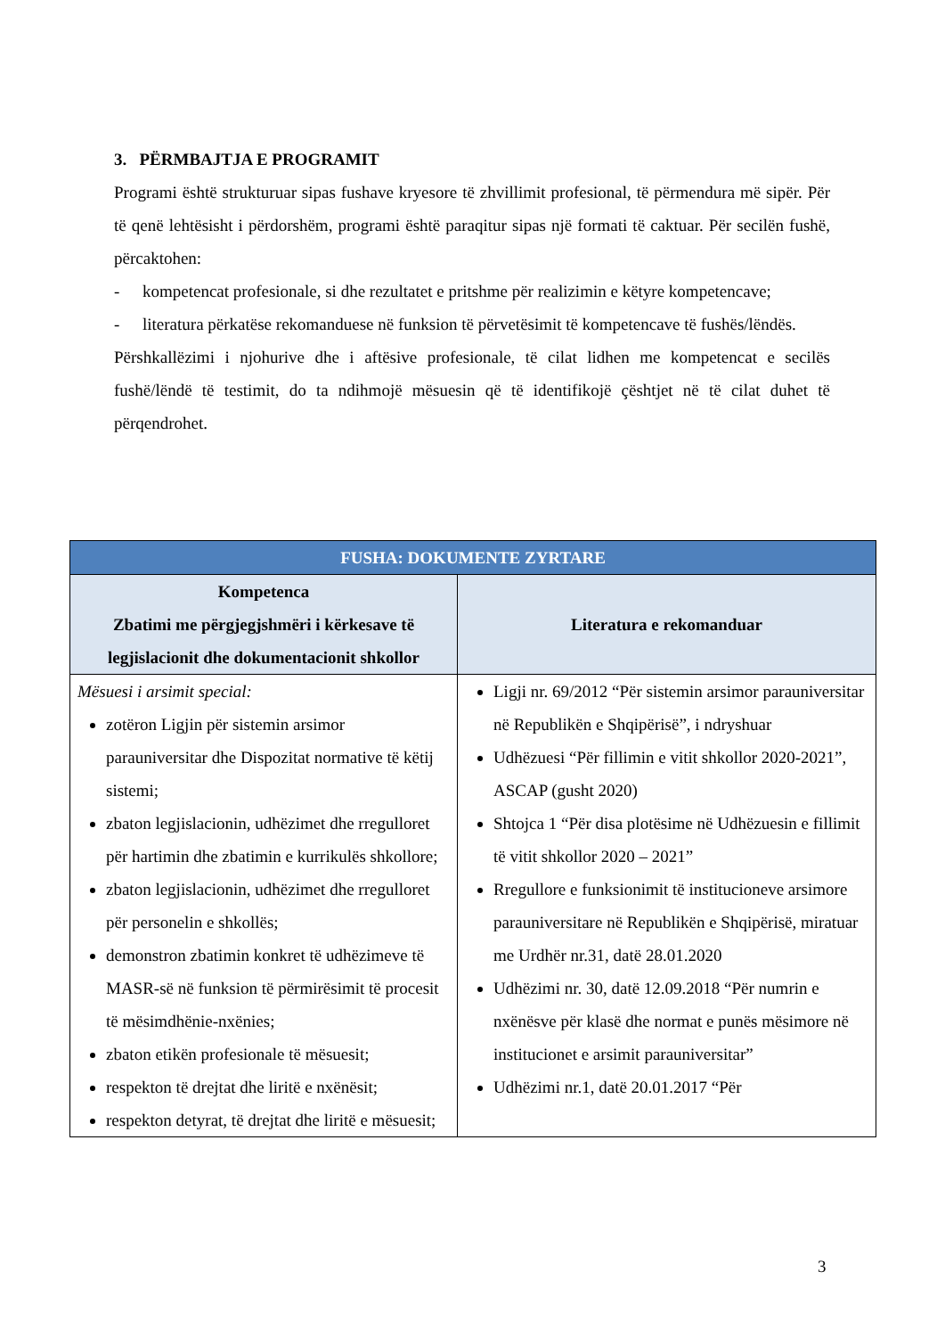3. PËRMBAJTJA E PROGRAMIT
Programi është strukturuar sipas fushave kryesore të zhvillimit profesional, të përmendura më sipër. Për të qenë lehtësisht i përdorshëm, programi është paraqitur sipas një formati të caktuar. Për secilën fushë, përcaktohen:
- kompetencat profesionale, si dhe rezultatet e pritshme për realizimin e këtyre kompetencave;
- literatura përkatëse rekomanduese në funksion të përvetësimit të kompetencave të fushës/lëndës.
Përshkallëzimi i njohurive dhe i aftësive profesionale, të cilat lidhen me kompetencat e secilës fushë/lëndë të testimit, do ta ndihmojë mësuesin që të identifikojë çështjet në të cilat duhet të përqendrohet.
| FUSHA: DOKUMENTE ZYRTARE | |
| --- | --- |
| Kompetenca Zbatimi me përgjegjshmëri i kërkesave të legjislacionit dhe dokumentacionit shkollor | Literatura e rekomanduar |
| Mësuesi i arsimit special: zotëron Ligjin për sistemin arsimor parauniversitar dhe Dispozitat normative të këtij sistemi; zbaton legjislacionin, udhëzimet dhe rregulloret për hartimin dhe zbatimin e kurrikulës shkollore; zbaton legjislacionin, udhëzimet dhe rregulloret për personelin e shkollës; demonstron zbatimin konkret të udhëzimeve të MASR-së në funksion të përmirësimit të procesit të mësimdhënie-nxënies; zbaton etikën profesionale të mësuesit; respekton të drejtat dhe liritë e nxënësit; respekton detyrat, të drejtat dhe liritë e mësuesit; | Ligji nr. 69/2012 “Për sistemin arsimor parauniversitar në Republikën e Shqipërisë”, i ndryshuar Udhëzuesi “Për fillimin e vitit shkollor 2020-2021”, ASCAP (gusht 2020) Shtojca 1 “Për disa plotësime në Udhëzuesin e fillimit të vitit shkollor 2020 – 2021” Rregullore e funksionimit të institucioneve arsimore parauniversitare në Republikën e Shqipërisë, miratuar me Urdhër nr.31, datë 28.01.2020 Udhëzimi nr. 30, datë 12.09.2018 “Për numrin e nxënësve për klasë dhe normat e punës mësimore në institucionet e arsimit parauniversitar” Udhëzimi nr.1, datë 20.01.2017 “Për |
3